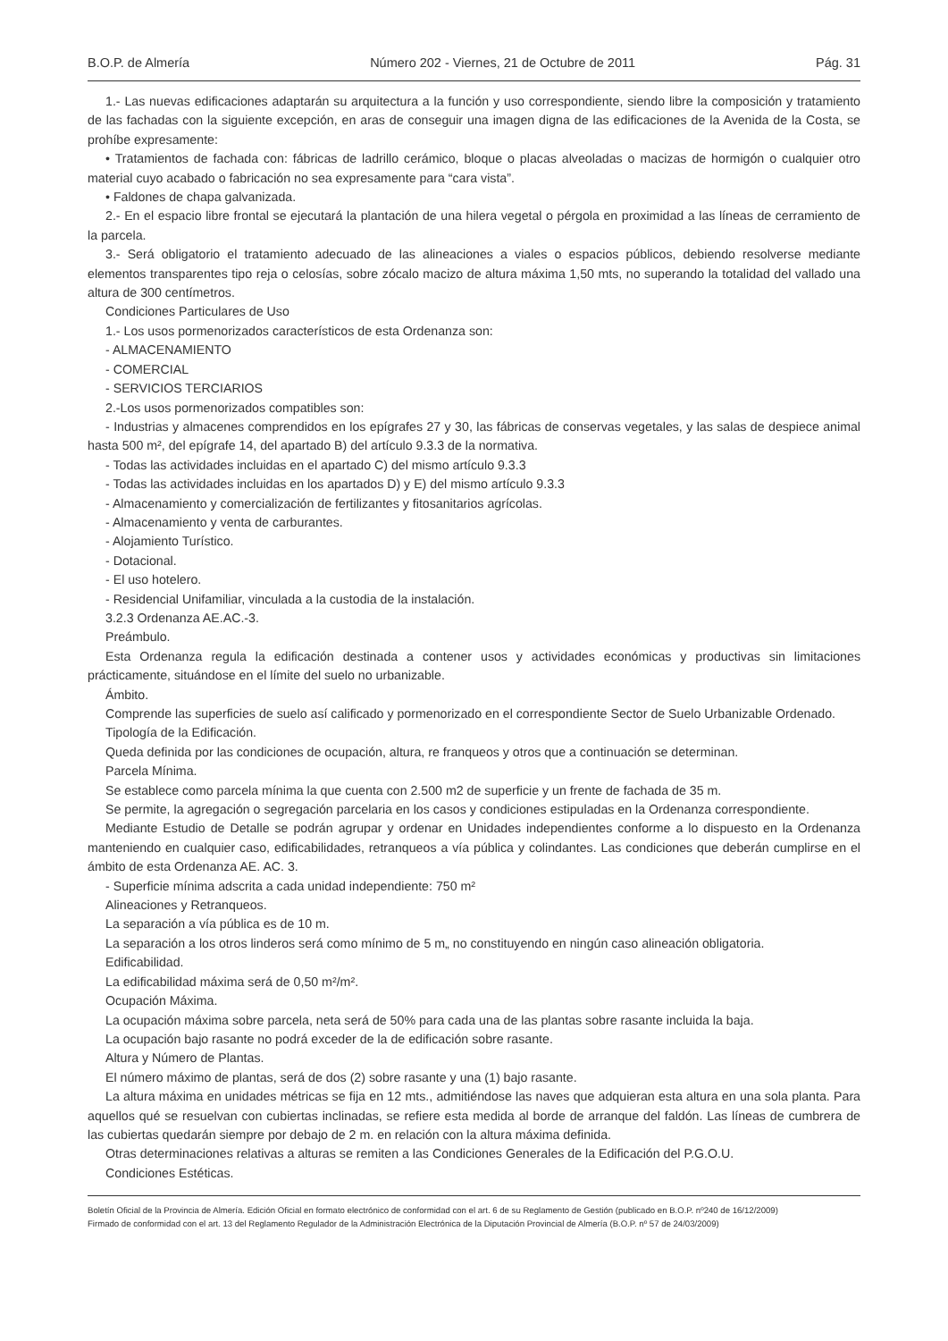B.O.P. de Almería Número 202 - Viernes, 21 de Octubre de 2011 Pág. 31
1.- Las nuevas edificaciones adaptarán su arquitectura a la función y uso correspondiente, siendo libre la composición y tratamiento de las fachadas con la siguiente excepción, en aras de conseguir una imagen digna de las edificaciones de la Avenida de la Costa, se prohíbe expresamente:
• Tratamientos de fachada con: fábricas de ladrillo cerámico, bloque o placas alveoladas o macizas de hormigón o cualquier otro material cuyo acabado o fabricación no sea expresamente para “cara vista”.
• Faldones de chapa galvanizada.
2.- En el espacio libre frontal se ejecutará la plantación de una hilera vegetal o pérgola en proximidad a las líneas de cerramiento de la parcela.
3.- Será obligatorio el tratamiento adecuado de las alineaciones a viales o espacios públicos, debiendo resolverse mediante elementos transparentes tipo reja o celosías, sobre zócalo macizo de altura máxima 1,50 mts, no superando la totalidad del vallado una altura de 300 centímetros.
Condiciones Particulares de Uso
1.- Los usos pormenorizados característicos de esta Ordenanza son:
- ALMACENAMIENTO
- COMERCIAL
- SERVICIOS TERCIARIOS
2.-Los usos pormenorizados compatibles son:
- Industrias y almacenes comprendidos en los epígrafes 27 y 30, las fábricas de conservas vegetales, y las salas de despiece animal hasta 500 m², del epígrafe 14, del apartado B) del artículo 9.3.3 de la normativa.
- Todas las actividades incluidas en el apartado C) del mismo artículo 9.3.3
- Todas las actividades incluidas en los apartados D) y E) del mismo artículo 9.3.3
- Almacenamiento y comercialización de fertilizantes y fitosanitarios agrícolas.
- Almacenamiento y venta de carburantes.
- Alojamiento Turístico.
- Dotacional.
- El uso hotelero.
- Residencial Unifamiliar, vinculada a la custodia de la instalación.
3.2.3 Ordenanza AE.AC.-3.
Preámbulo.
Esta Ordenanza regula la edificación destinada a contener usos y actividades económicas y productivas sin limitaciones prácticamente, situándose en el límite del suelo no urbanizable.
Ámbito.
Comprende las superficies de suelo así calificado y pormenorizado en el correspondiente Sector de Suelo Urbanizable Ordenado.
Tipología de la Edificación.
Queda definida por las condiciones de ocupación, altura, re franqueos y otros que a continuación se determinan.
Parcela Mínima.
Se establece como parcela mínima la que cuenta con 2.500 m2 de superficie y un frente de fachada de 35 m.
Se permite, la agregación o segregación parcelaria en los casos y condiciones estipuladas en la Ordenanza correspondiente.
Mediante Estudio de Detalle se podrán agrupar y ordenar en Unidades independientes conforme a lo dispuesto en la Ordenanza manteniendo en cualquier caso, edificabilidades, retranqueos a vía pública y colindantes. Las condiciones que deberán cumplirse en el ámbito de esta Ordenanza AE. AC. 3.
- Superficie mínima adscrita a cada unidad independiente: 750 m²
Alineaciones y Retranqueos.
La separación a vía pública es de 10 m.
La separación a los otros linderos será como mínimo de 5 m„ no constituyendo en ningún caso alineación obligatoria.
Edificabilidad.
La edificabilidad máxima será de 0,50 m²/m².
Ocupación Máxima.
La ocupación máxima sobre parcela, neta será de 50% para cada una de las plantas sobre rasante incluida la baja.
La ocupación bajo rasante no podrá exceder de la de edificación sobre rasante.
Altura y Número de Plantas.
El número máximo de plantas, será de dos (2) sobre rasante y una (1) bajo rasante.
La altura máxima en unidades métricas se fija en 12 mts., admitiéndose las naves que adquieran esta altura en una sola planta. Para aquellos qué se resuelvan con cubiertas inclinadas, se refiere esta medida al borde de arranque del faldón. Las líneas de cumbrera de las cubiertas quedarán siempre por debajo de 2 m. en relación con la altura máxima definida.
Otras determinaciones relativas a alturas se remiten a las Condiciones Generales de la Edificación del P.G.O.U.
Condiciones Estéticas.
Boletín Oficial de la Provincia de Almería. Edición Oficial en formato electrónico de conformidad con el art. 6 de su Reglamento de Gestión (publicado en B.O.P. nº240 de 16/12/2009)
Firmado de conformidad con el art. 13 del Reglamento Regulador de la Administración Electrónica de la Diputación Provincial de Almería (B.O.P. nº 57 de 24/03/2009)